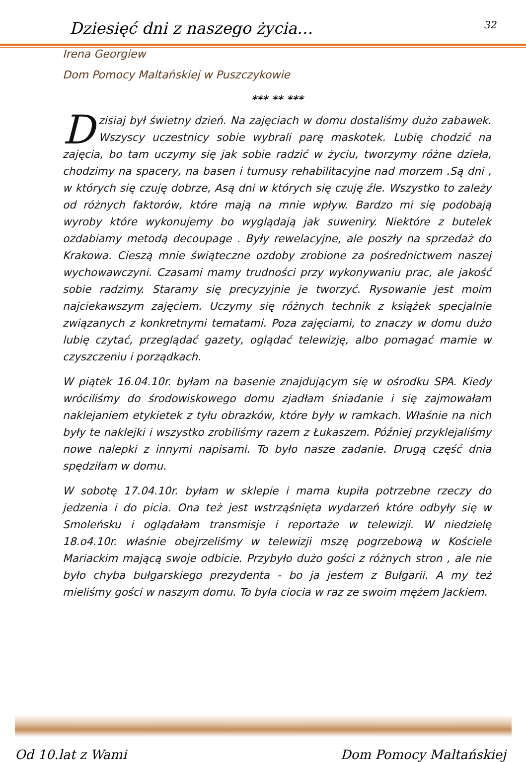Dziesięć dni z naszego życia… 32
Irena Georgiew
Dom Pomocy Maltańskiej w Puszczykowie
*** ** ***
Dzisiaj był świetny dzień. Na zajęciach w domu dostaliśmy dużo zabawek. Wszyscy uczestnicy sobie wybrali parę maskotek. Lubię chodzić na zajęcia, bo tam uczymy się jak sobie radzić w życiu, tworzymy różne dzieła, chodzimy na spacery, na basen i turnusy rehabilitacyjne nad morzem .Są dni , w których się czuję dobrze, Asą dni w których się czuję źle. Wszystko to zależy od różnych faktorów, które mają na mnie wpływ. Bardzo mi się podobają wyroby które wykonujemy bo wyglądają jak suweniry. Niektóre z butelek ozdabiamy metodą decoupage . Były rewelacyjne, ale poszły na sprzedaż do Krakowa. Cieszą mnie świąteczne ozdoby zrobione za pośrednictwem naszej wychowawczyni. Czasami mamy trudności przy wykonywaniu prac, ale jakość sobie radzimy. Staramy się precyzyjnie je tworzyć. Rysowanie jest moim najciekawszym zajęciem. Uczymy się różnych technik z książek specjalnie związanych z konkretnymi tematami. Poza zajęciami, to znaczy w domu dużo lubię czytać, przeglądać gazety, oglądać telewizję, albo pomagać mamie w czyszczeniu i porządkach.
W piątek 16.04.10r. byłam na basenie znajdującym się w ośrodku SPA. Kiedy wróciliśmy do środowiskowego domu zjadłam śniadanie i się zajmowałam naklejaniem etykietek z tyłu obrazków, które były w ramkach. Właśnie na nich były te naklejki i wszystko zrobiliśmy razem z Łukaszem. Później przyklejaliśmy nowe nalepki z innymi napisami. To było nasze zadanie. Drugą część dnia spędziłam w domu.
W sobotę 17.04.10r. byłam w sklepie i mama kupiła potrzebne rzeczy do jedzenia i do picia. Ona też jest wstrząśnięta wydarzeń które odbyły się w Smoleńsku i oglądałam transmisje i reportaże w telewizji. W niedzielę 18.o4.10r. właśnie obejrzeliśmy w telewizji mszę pogrzebową w Kościele Mariackim mającą swoje odbicie. Przybyło dużo gości z różnych stron , ale nie było chyba bułgarskiego prezydenta - bo ja jestem z Bułgarii. A my też mieliśmy gości w naszym domu. To była ciocia w raz ze swoim mężem Jackiem.
Od 10.lat z Wami Dom Pomocy Maltańskiej